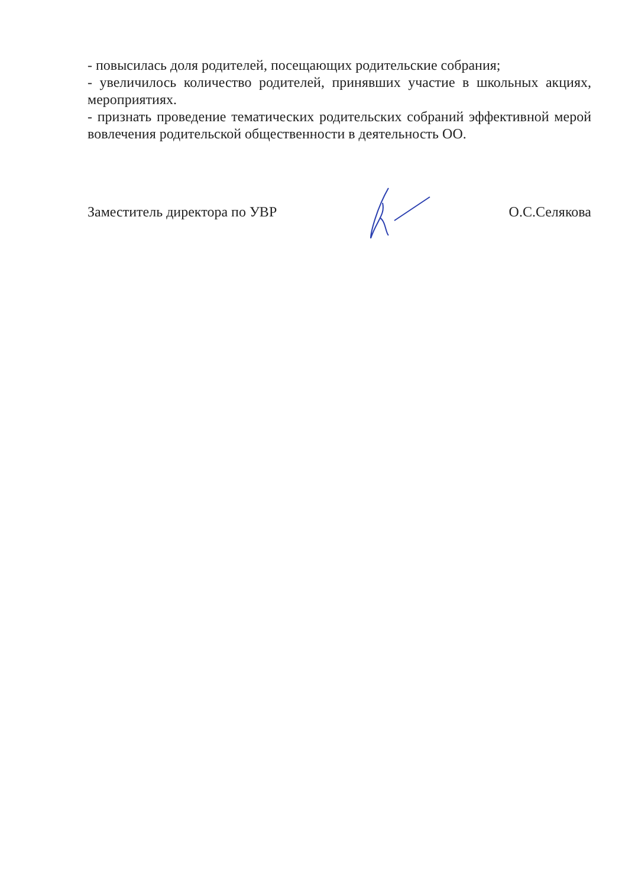- повысилась доля родителей, посещающих родительские собрания;
- увеличилось количество родителей, принявших участие в школьных акциях, мероприятиях.
- признать проведение тематических родительских собраний эффективной мерой вовлечения родительской общественности в деятельность ОО.
Заместитель директора по УВР О.С.Селякова